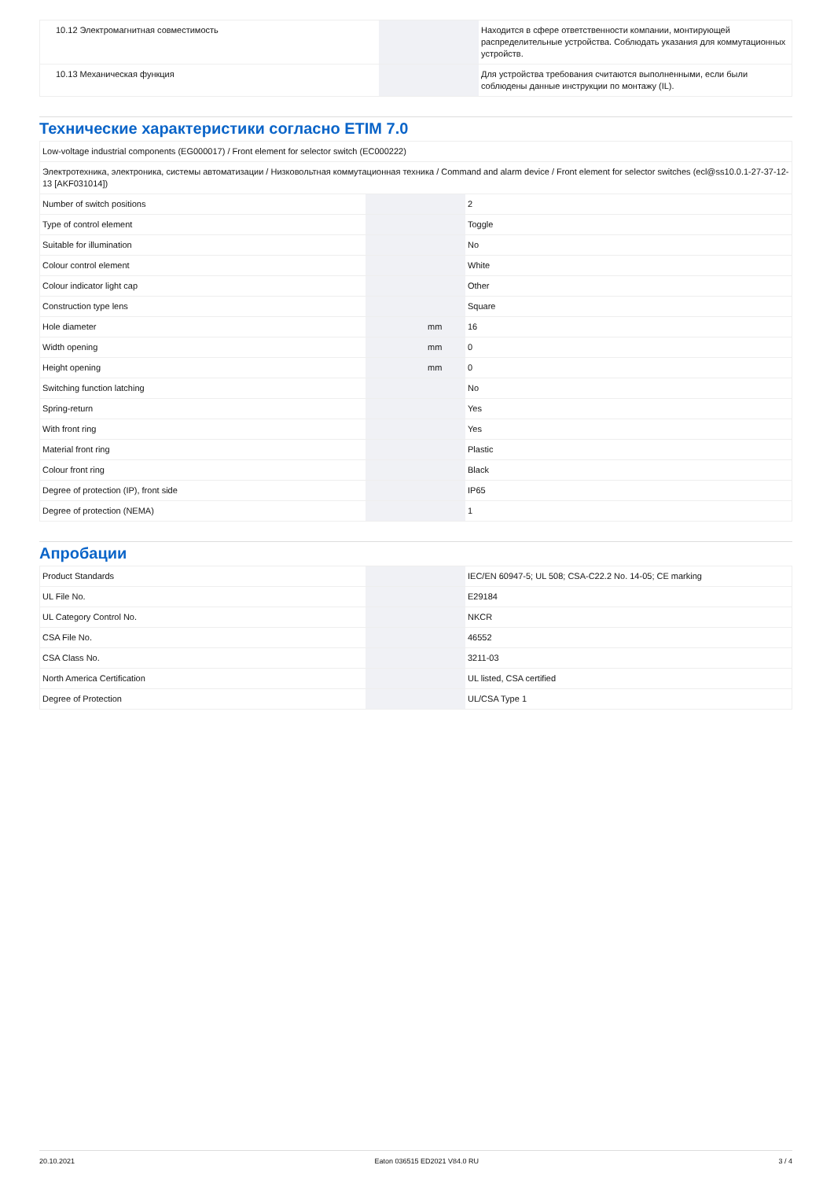| 10.12 Электромагнитная совместимость | | | Находится в сфере ответственности компании, монтирующей распределительные устройства. Соблюдать указания для коммутационных устройств. |
| 10.13 Механическая функция | | | Для устройства требования считаются выполненными, если были соблюдены данные инструкции по монтажу (IL). |
Технические характеристики согласно ETIM 7.0
| Low-voltage industrial components (EG000017) / Front element for selector switch (EC000222) | | | |
| Электротехника, электроника, системы автоматизации / Низковольтная коммутационная техника / Command and alarm device / Front element for selector switches (ecl@ss10.0.1-27-37-12-13 [AKF031014]) | | | |
| Number of switch positions | | | 2 |
| Type of control element | | | Toggle |
| Suitable for illumination | | | No |
| Colour control element | | | White |
| Colour indicator light cap | | | Other |
| Construction type lens | | | Square |
| Hole diameter | | mm | 16 |
| Width opening | | mm | 0 |
| Height opening | | mm | 0 |
| Switching function latching | | | No |
| Spring-return | | | Yes |
| With front ring | | | Yes |
| Material front ring | | | Plastic |
| Colour front ring | | | Black |
| Degree of protection (IP), front side | | | IP65 |
| Degree of protection (NEMA) | | | 1 |
Апробации
| Product Standards | | | IEC/EN 60947-5; UL 508; CSA-C22.2 No. 14-05; CE marking |
| UL File No. | | | E29184 |
| UL Category Control No. | | | NKCR |
| CSA File No. | | | 46552 |
| CSA Class No. | | | 3211-03 |
| North America Certification | | | UL listed, CSA certified |
| Degree of Protection | | | UL/CSA Type 1 |
20.10.2021 Eaton 036515 ED2021 V84.0 RU 3 / 4